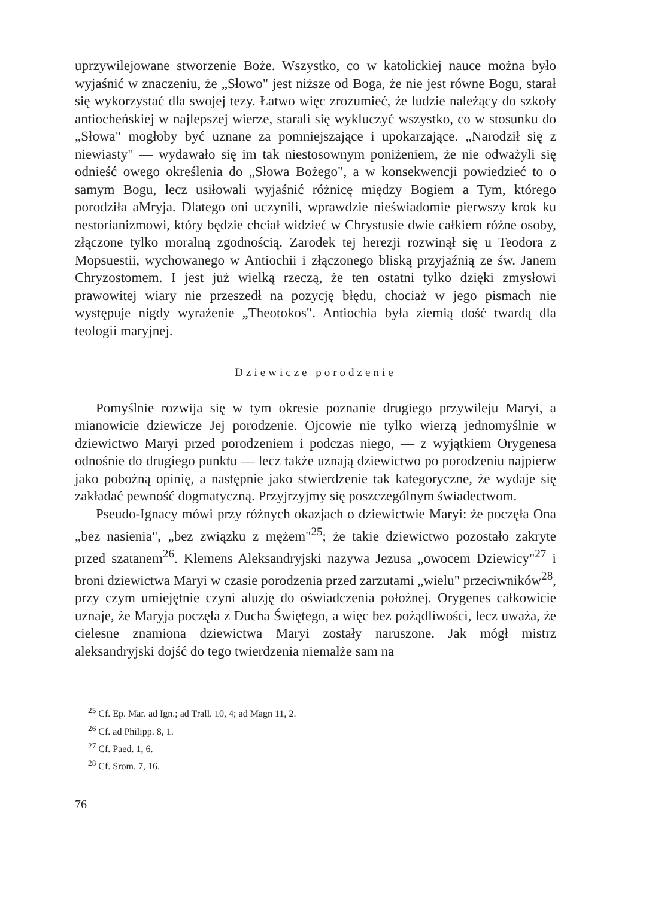uprzywilejowane stworzenie Boże. Wszystko, co w katolickiej nauce można było wyjaśnić w znaczeniu, że „Słowo" jest niższe od Boga, że nie jest równe Bogu, starał się wykorzystać dla swojej tezy. Łatwo więc zrozumieć, że ludzie należący do szkoły antiocheńskiej w najlepszej wierze, starali się wykluczyć wszystko, co w stosunku do „Słowa" mogłoby być uznane za pomniejszające i upokarzające. „Narodził się z niewiasty" — wydawało się im tak niestosownym poniżeniem, że nie odważyli się odnieść owego określenia do „Słowa Bożego", a w konsekwencji powiedzieć to o samym Bogu, lecz usiłowali wyjaśnić różnicę między Bogiem a Tym, którego porodziła aMryja. Dlatego oni uczynili, wprawdzie nieświadomie pierwszy krok ku nestorianizmowi, który będzie chciał widzieć w Chrystusie dwie całkiem różne osoby, złączone tylko moralną zgodnością. Zarodek tej herezji rozwinął się u Teodora z Mopsuestii, wychowanego w Antiochii i złączonego bliską przyjaźnią ze św. Janem Chryzostomem. I jest już wielką rzeczą, że ten ostatni tylko dzięki zmysłowi prawowitej wiary nie przeszedł na pozycję błędu, chociaż w jego pismach nie występuje nigdy wyrażenie „Theotokos". Antiochia była ziemią dość twardą dla teologii maryjnej.
Dziewicze porodzenie
Pomyślnie rozwija się w tym okresie poznanie drugiego przywileju Maryi, a mianowicie dziewicze Jej porodzenie. Ojcowie nie tylko wierzą jednomyślnie w dziewictwo Maryi przed porodzeniem i podczas niego, — z wyjątkiem Orygenesa odnośnie do drugiego punktu — lecz także uznają dziewictwo po porodzeniu najpierw jako pobożną opinię, a następnie jako stwierdzenie tak kategoryczne, że wydaje się zakładać pewność dogmatyczną. Przyjrzyjmy się poszczególnym świadectwom.
Pseudo-Ignacy mówi przy różnych okazjach o dziewictwie Maryi: że poczęła Ona „bez nasienia", „bez związku z mężem"<sup>25</sup>; że takie dziewictwo pozostało zakryte przed szatanem<sup>26</sup>. Klemens Aleksandryjski nazywa Jezusa „owocem Dziewicy"<sup>27</sup> i broni dziewictwa Maryi w czasie porodzenia przed zarzutami „wielu" przeciwników<sup>28</sup>, przy czym umiejętnie czyni aluzję do oświadczenia położnej. Orygenes całkowicie uznaje, że Maryja poczęła z Ducha Świętego, a więc bez pożądliwości, lecz uważa, że cielesne znamiona dziewictwa Maryi zostały naruszone. Jak mógł mistrz aleksandryjski dojść do tego twierdzenia niemalże sam na
<sup>25</sup> Cf. Ep. Mar. ad Ign.; ad Trall. 10, 4; ad Magn 11, 2.
<sup>26</sup> Cf. ad Philipp. 8, 1.
<sup>27</sup> Cf. Paed. 1, 6.
<sup>28</sup> Cf. Srom. 7, 16.
76